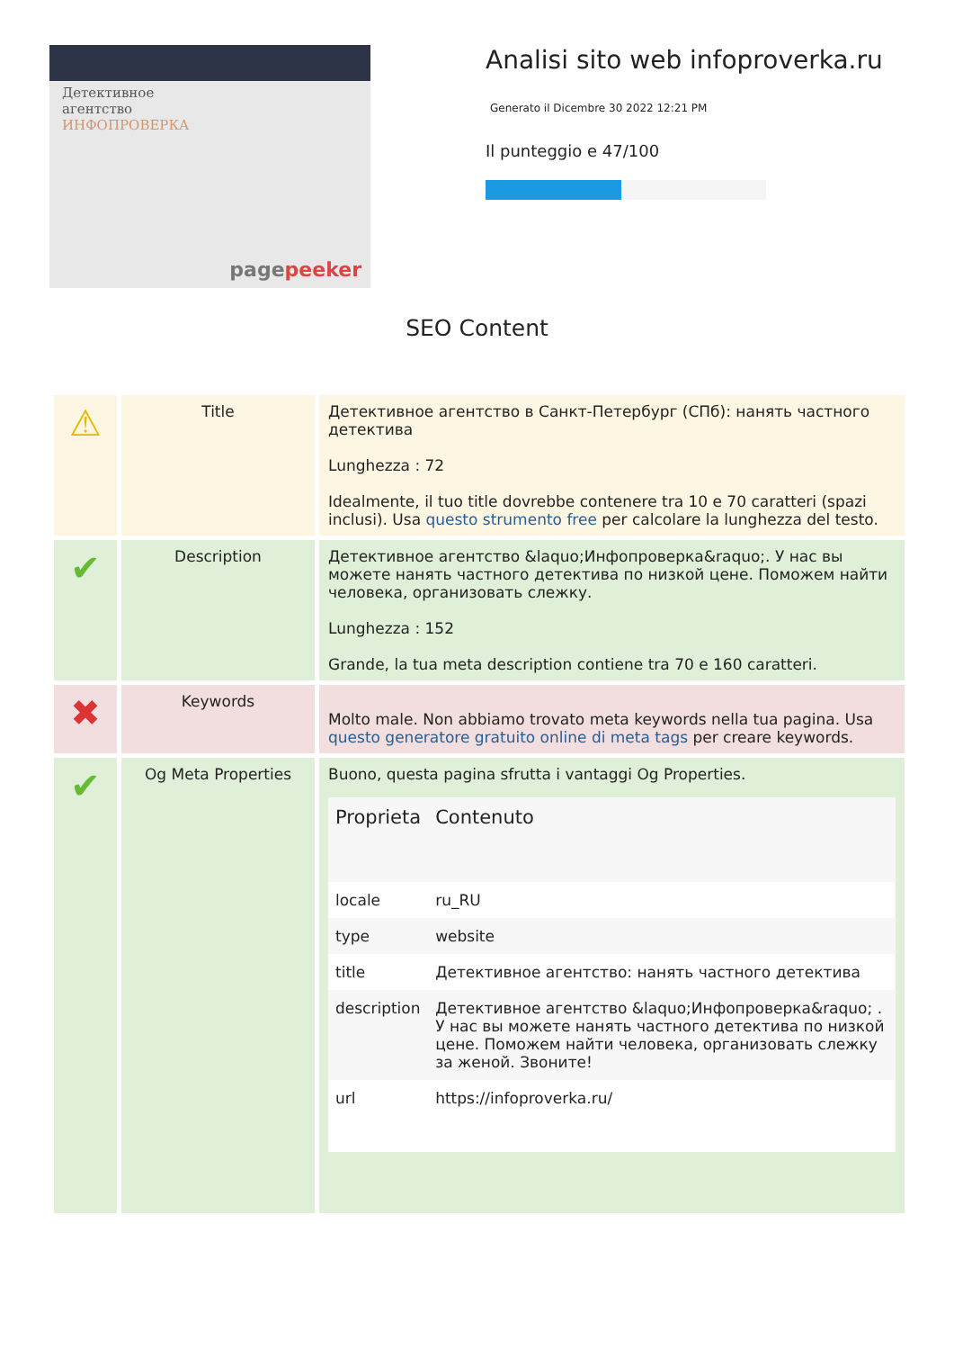Детективное
агентство
ИНФОПРОВЕРКА
pagepeeker
Analisi sito web infoproverka.ru
Generato il Dicembre 30 2022 12:21 PM
Il punteggio e 47/100
SEO Content
| ⚠ | Title | Детективное агентство в Санкт-Петербург (СПб): нанять частного детектива Lunghezza : 72 Idealmente, il tuo title dovrebbe contenere tra 10 e 70 caratteri (spazi inclusi). Usa questo strumento free per calcolare la lunghezza del testo. |
| ✔ | Description | Детективное агентство &laquo;Инфопроверка&raquo;. У нас вы можете нанять частного детектива по низкой цене. Поможем найти человека, организовать слежку. Lunghezza : 152 Grande, la tua meta description contiene tra 70 e 160 caratteri. |
| ✖ | Keywords | Molto male. Non abbiamo trovato meta keywords nella tua pagina. Usa questo generatore gratuito online di meta tags per creare keywords. |
| ✔ | Og Meta Properties | Buono, questa pagina sfrutta i vantaggi Og Properties. / Proprieta / Contenuto / / --- / --- / / locale / ru_RU / / type / website / / title / Детективное агентство: нанять частного детектива / / description / Детективное агентство &laquo;Инфопроверка&raquo; . У нас вы можете нанять частного детектива по низкой цене. Поможем найти человека, организовать слежку за женой. Звоните! / / url / https://infoproverka.ru/ / |